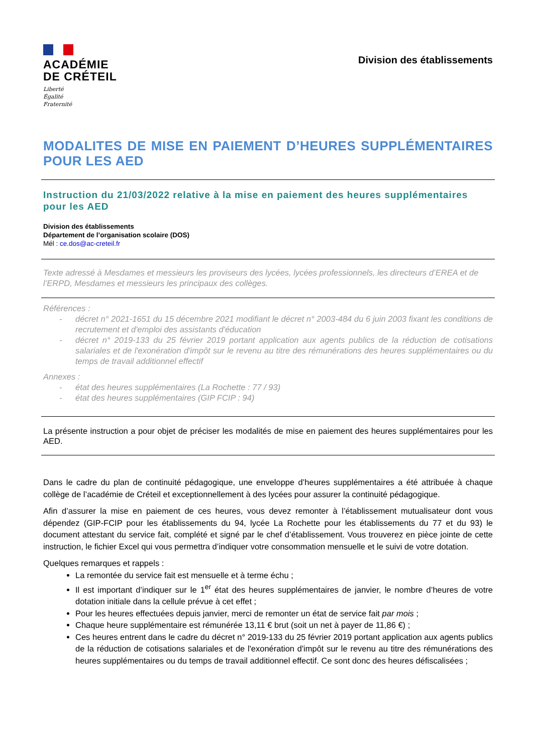ACADÉMIE
DE CRÉTEIL
Liberté
Égalité
Fraternité
Division des établissements
MODALITES DE MISE EN PAIEMENT D’HEURES SUPPLÉMENTAIRES POUR LES AED
Instruction du 21/03/2022 relative à la mise en paiement des heures supplémentaires pour les AED
Division des établissements
Département de l’organisation scolaire (DOS)
Mél : ce.dos@ac-creteil.fr
Texte adressé à Mesdames et messieurs les proviseurs des lycées, lycées professionnels, les directeurs d’EREA et de l’ERPD, Mesdames et messieurs les principaux des collèges.
Références :
- décret n° 2021-1651 du 15 décembre 2021 modifiant le décret n° 2003-484 du 6 juin 2003 fixant les conditions de recrutement et d'emploi des assistants d'éducation
- décret n° 2019-133 du 25 février 2019 portant application aux agents publics de la réduction de cotisations salariales et de l'exonération d'impôt sur le revenu au titre des rémunérations des heures supplémentaires ou du temps de travail additionnel effectif
Annexes :
- état des heures supplémentaires (La Rochette : 77 / 93)
- état des heures supplémentaires (GIP FCIP : 94)
La présente instruction a pour objet de préciser les modalités de mise en paiement des heures supplémentaires pour les AED.
Dans le cadre du plan de continuité pédagogique, une enveloppe d’heures supplémentaires a été attribuée à chaque collège de l’académie de Créteil et exceptionnellement à des lycées pour assurer la continuité pédagogique.
Afin d’assurer la mise en paiement de ces heures, vous devez remonter à l’établissement mutualisateur dont vous dépendez (GIP-FCIP pour les établissements du 94, lycée La Rochette pour les établissements du 77 et du 93) le document attestant du service fait, complété et signé par le chef d’établissement. Vous trouverez en pièce jointe de cette instruction, le fichier Excel qui vous permettra d’indiquer votre consommation mensuelle et le suivi de votre dotation.
Quelques remarques et rappels :
La remontée du service fait est mensuelle et à terme échu ;
Il est important d’indiquer sur le 1<sup>er</sup> état des heures supplémentaires de janvier, le nombre d’heures de votre dotation initiale dans la cellule prévue à cet effet ;
Pour les heures effectuées depuis janvier, merci de remonter un état de service fait par mois ;
Chaque heure supplémentaire est rémunérée 13,11 € brut (soit un net à payer de 11,86 €) ;
Ces heures entrent dans le cadre du décret n° 2019-133 du 25 février 2019 portant application aux agents publics de la réduction de cotisations salariales et de l'exonération d'impôt sur le revenu au titre des rémunérations des heures supplémentaires ou du temps de travail additionnel effectif. Ce sont donc des heures défiscalisées ;